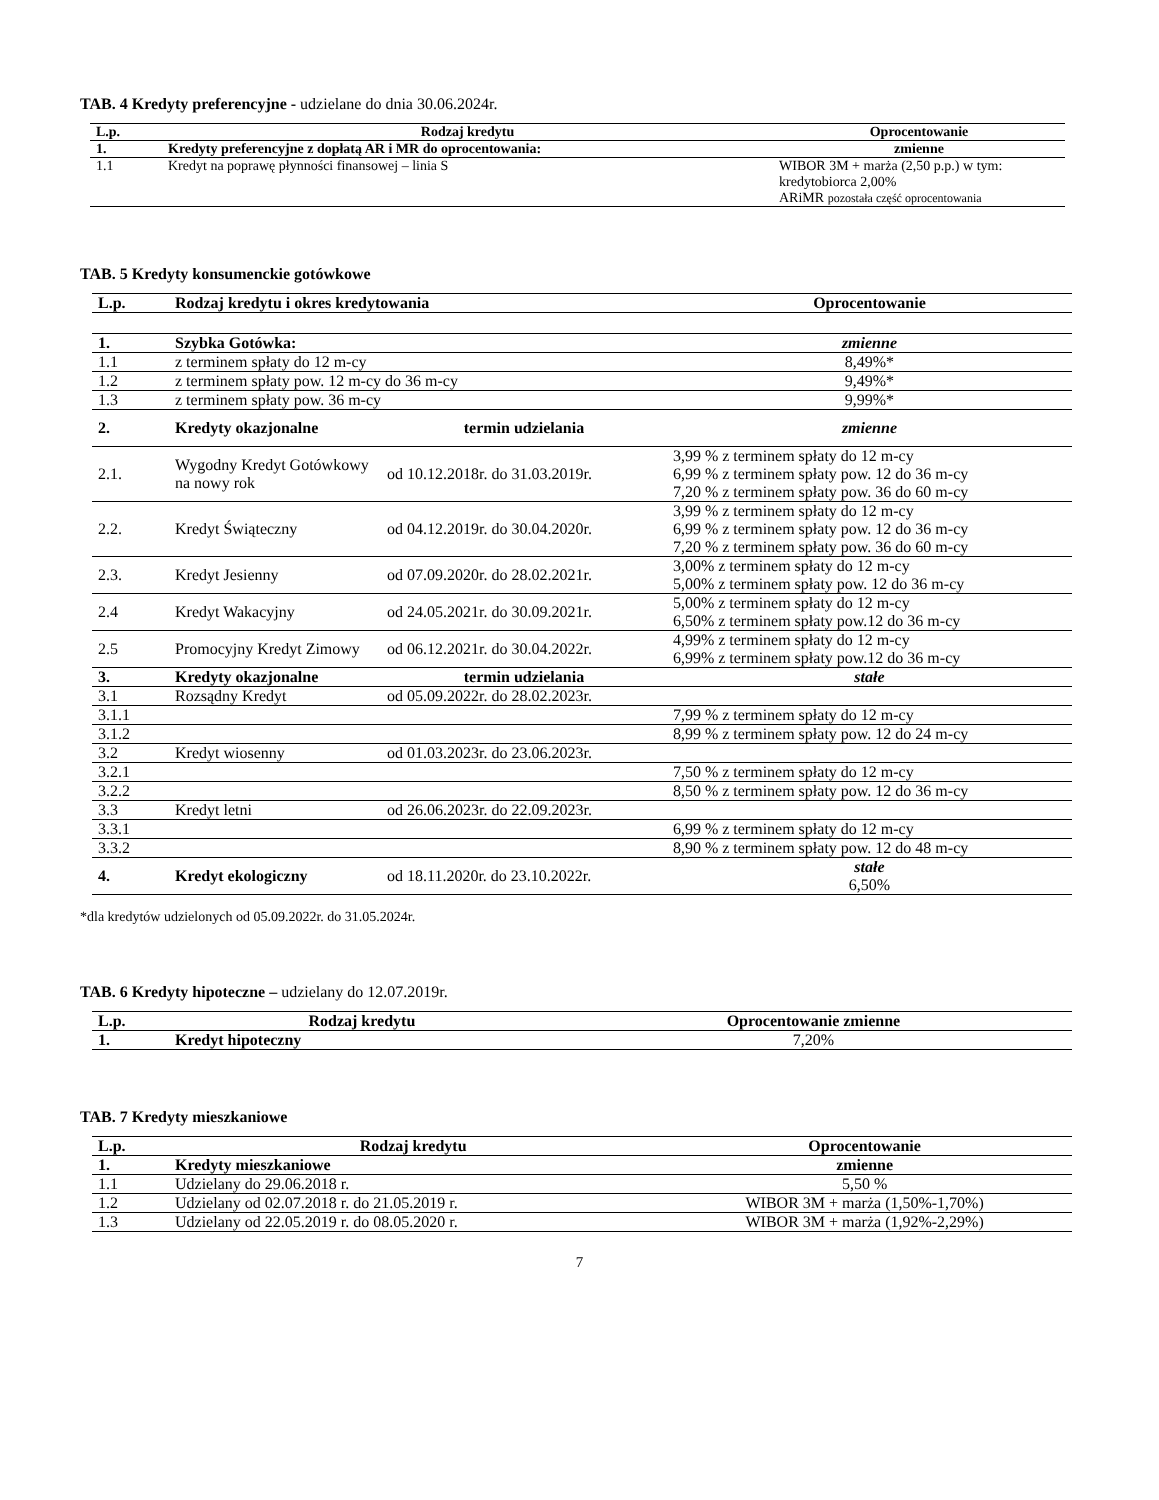TAB. 4 Kredyty preferencyjne - udzielane do dnia 30.06.2024r.
| L.p. | Rodzaj kredytu | Oprocentowanie |
| --- | --- | --- |
| 1. | Kredyty preferencyjne z dopłatą AR i MR do oprocentowania: | zmienne |
| 1.1 | Kredyt na poprawę płynności finansowej – linia S | WIBOR 3M + marża (2,50 p.p.) w tym: kredytobiorca 2,00% ARiMR pozostała część oprocentowania |
TAB. 5 Kredyty konsumenckie gotówkowe
| L.p. | Rodzaj kredytu i okres kredytowania | | Oprocentowanie |
| --- | --- | --- | --- |
| 1. | Szybka Gotówka: | | zmienne |
| 1.1 | z terminem spłaty do 12 m-cy | | 8,49%* |
| 1.2 | z terminem spłaty pow. 12 m-cy do 36 m-cy | | 9,49%* |
| 1.3 | z terminem spłaty pow. 36 m-cy | | 9,99%* |
| 2. | Kredyty okazjonalne | termin udzielania | zmienne |
| 2.1. | Wygodny Kredyt Gotówkowy na nowy rok | od 10.12.2018r. do 31.03.2019r. | 3,99 % z terminem spłaty do 12 m-cy 6,99 % z terminem spłaty pow. 12 do 36 m-cy 7,20 % z terminem spłaty pow. 36 do 60 m-cy |
| 2.2. | Kredyt Świąteczny | od 04.12.2019r. do 30.04.2020r. | 3,99 % z terminem spłaty do 12 m-cy 6,99 % z terminem spłaty pow. 12 do 36 m-cy 7,20 % z terminem spłaty pow. 36 do 60 m-cy |
| 2.3. | Kredyt Jesienny | od 07.09.2020r. do 28.02.2021r. | 3,00% z terminem spłaty do 12 m-cy 5,00% z terminem spłaty pow. 12 do 36 m-cy |
| 2.4 | Kredyt Wakacyjny | od 24.05.2021r. do 30.09.2021r. | 5,00% z terminem spłaty do 12 m-cy 6,50% z terminem spłaty pow.12 do 36 m-cy |
| 2.5 | Promocyjny Kredyt Zimowy | od 06.12.2021r. do 30.04.2022r. | 4,99% z terminem spłaty do 12 m-cy 6,99% z terminem spłaty pow.12 do 36 m-cy |
| 3. | Kredyty okazjonalne | termin udzielania | stałe |
| 3.1 | Rozsądny Kredyt | od 05.09.2022r. do 28.02.2023r. | |
| 3.1.1 | | | 7,99 % z terminem spłaty do 12 m-cy |
| 3.1.2 | | | 8,99 % z terminem spłaty pow. 12 do 24 m-cy |
| 3.2 | Kredyt wiosenny | od 01.03.2023r. do 23.06.2023r. | |
| 3.2.1 | | | 7,50 % z terminem spłaty do 12 m-cy |
| 3.2.2 | | | 8,50 % z terminem spłaty pow. 12 do 36 m-cy |
| 3.3 | Kredyt letni | od 26.06.2023r. do 22.09.2023r. | |
| 3.3.1 | | | 6,99 % z terminem spłaty do 12 m-cy |
| 3.3.2 | | | 8,90 % z terminem spłaty pow. 12 do 48 m-cy |
| 4. | Kredyt ekologiczny | od 18.11.2020r. do 23.10.2022r. | stałe 6,50% |
*dla kredytów udzielonych od 05.09.2022r. do 31.05.2024r.
TAB. 6 Kredyty hipoteczne – udzielany do 12.07.2019r.
| L.p. | Rodzaj kredytu | Oprocentowanie zmienne |
| --- | --- | --- |
| 1. | Kredyt hipoteczny | 7,20% |
TAB. 7 Kredyty mieszkaniowe
| L.p. | Rodzaj kredytu | Oprocentowanie |
| --- | --- | --- |
| 1. | Kredyty mieszkaniowe | zmienne |
| 1.1 | Udzielany do 29.06.2018 r. | 5,50 % |
| 1.2 | Udzielany od 02.07.2018 r. do 21.05.2019 r. | WIBOR 3M + marża (1,50%-1,70%) |
| 1.3 | Udzielany od 22.05.2019 r. do 08.05.2020 r. | WIBOR 3M + marża (1,92%-2,29%) |
7